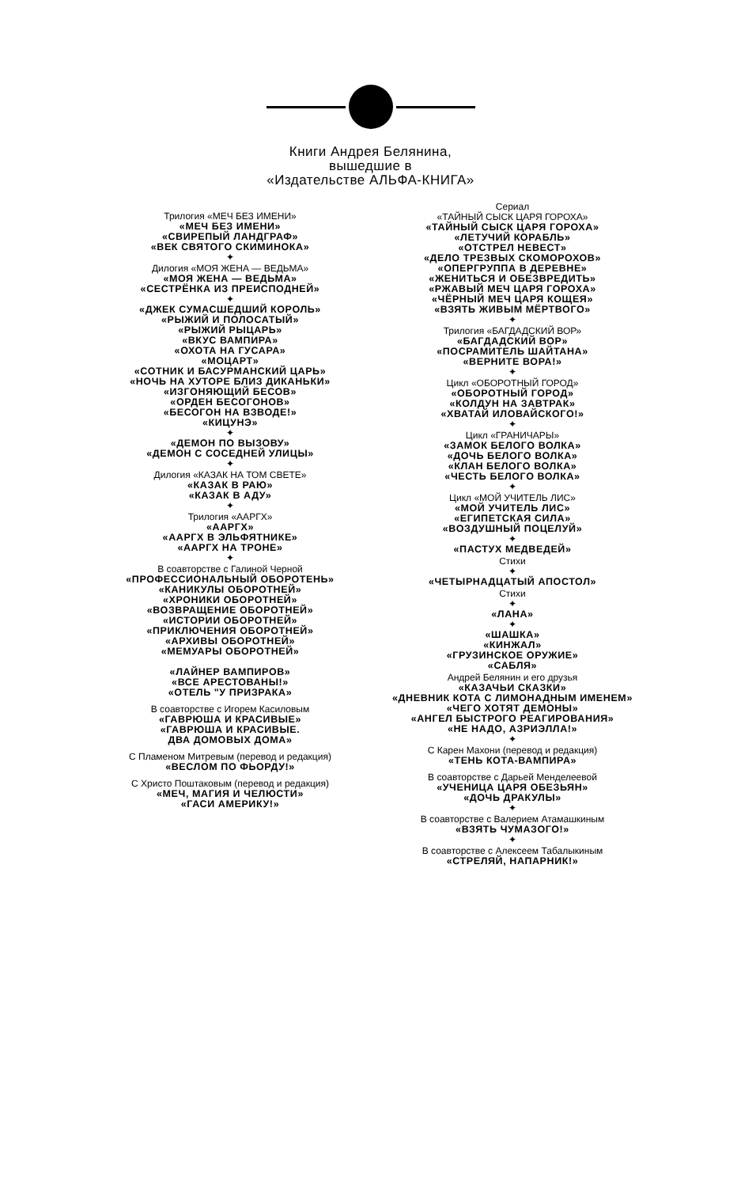Книги Андрея Белянина,
вышедшие в
«Издательстве АЛЬФА-КНИГА»
Трилогия «МЕЧ БЕЗ ИМЕНИ»
«МЕЧ БЕЗ ИМЕНИ»
«СВИРЕПЫЙ ЛАНДГРАФ»
«ВЕК СВЯТОГО СКИМИНОКА»
✦
Дилогия «МОЯ ЖЕНА — ВЕДЬМА»
«МОЯ ЖЕНА — ВЕДЬМА»
«СЕСТРЁНКА ИЗ ПРЕИСПОДНЕЙ»
✦
«ДЖЕК СУМАСШЕДШИЙ КОРОЛЬ»
«РЫЖИЙ И ПОЛОСАТЫЙ»
«РЫЖИЙ РЫЦАРЬ»
«ВКУС ВАМПИРА»
«ОХОТА НА ГУСАРА»
«МОЦАРТ»
«СОТНИК И БАСУРМАНСКИЙ ЦАРЬ»
«НОЧЬ НА ХУТОРЕ БЛИЗ ДИКАНЬКИ»
«ИЗГОНЯЮЩИЙ БЕСОВ»
«ОРДЕН БЕСОГОНОВ»
«БЕСОГОН НА ВЗВОДЕ!»
«КИЦУНЭ»
✦
«ДЕМОН ПО ВЫЗОВУ»
«ДЕМОН С СОСЕДНЕЙ УЛИЦЫ»
✦
Дилогия «КАЗАК НА ТОМ СВЕТЕ»
«КАЗАК В РАЮ»
«КАЗАК В АДУ»
✦
Трилогия «ААРГХ»
«ААРГХ»
«ААРГХ В ЭЛЬФЯТНИКЕ»
«ААРГХ НА ТРОНЕ»
✦
В соавторстве с Галиной Черной
«ПРОФЕССИОНАЛЬНЫЙ ОБОРОТЕНЬ»
«КАНИКУЛЫ ОБОРОТНЕЙ»
«ХРОНИКИ ОБОРОТНЕЙ»
«ВОЗВРАЩЕНИЕ ОБОРОТНЕЙ»
«ИСТОРИИ ОБОРОТНЕЙ»
«ПРИКЛЮЧЕНИЯ ОБОРОТНЕЙ»
«АРХИВЫ ОБОРОТНЕЙ»
«МЕМУАРЫ ОБОРОТНЕЙ»
«ЛАЙНЕР ВАМПИРОВ»
«ВСЕ АРЕСТОВАНЫ!»
«ОТЕЛЬ "У ПРИЗРАКА»
В соавторстве с Игорем Касиловым
«ГАВРЮША И КРАСИВЫЕ»
«ГАВРЮША И КРАСИВЫЕ.
ДВА ДОМОВЫХ ДОМА»
С Пламеном Митревым (перевод и редакция)
«ВЕСЛОМ ПО ФЬОРДУ!»
С Христо Поштаковым (перевод и редакция)
«МЕЧ, МАГИЯ И ЧЕЛЮСТИ»
«ГАСИ АМЕРИКУ!»
Сериал
«ТАЙНЫЙ СЫСК ЦАРЯ ГОРОХА»
«ТАЙНЫЙ СЫСК ЦАРЯ ГОРОХА»
«ЛЕТУЧИЙ КОРАБЛЬ»
«ОТСТРЕЛ НЕВЕСТ»
«ДЕЛО ТРЕЗВЫХ СКОМОРОХОВ»
«ОПЕРГРУППА В ДЕРЕВНЕ»
«ЖЕНИТЬСЯ И ОБЕЗВРЕДИТЬ»
«РЖАВЫЙ МЕЧ ЦАРЯ ГОРОХА»
«ЧЁРНЫЙ МЕЧ ЦАРЯ КОЩЕЯ»
«ВЗЯТЬ ЖИВЫМ МЁРТВОГО»
✦
Трилогия «БАГДАДСКИЙ ВОР»
«БАГДАДСКИЙ ВОР»
«ПОСРАМИТЕЛЬ ШАЙТАНА»
«ВЕРНИТЕ ВОРА!»
✦
Цикл «ОБОРОТНЫЙ ГОРОД»
«ОБОРОТНЫЙ ГОРОД»
«КОЛДУН НА ЗАВТРАК»
«ХВАТАЙ ИЛОВАЙСКОГО!»
✦
Цикл «ГРАНИЧАРЫ»
«ЗАМОК БЕЛОГО ВОЛКА»
«ДОЧЬ БЕЛОГО ВОЛКА»
«КЛАН БЕЛОГО ВОЛКА»
«ЧЕСТЬ БЕЛОГО ВОЛКА»
✦
Цикл «МОЙ УЧИТЕЛЬ ЛИС»
«МОЙ УЧИТЕЛЬ ЛИС»
«ЕГИПЕТСКАЯ СИЛА»
«ВОЗДУШНЫЙ ПОЦЕЛУЙ»
✦
«ПАСТУХ МЕДВЕДЕЙ»
Стихи
✦
«ЧЕТЫРНАДЦАТЫЙ АПОСТОЛ»
Стихи
✦
«ЛАНА»
✦
«ШАШКА»
«КИНЖАЛ»
«ГРУЗИНСКОЕ ОРУЖИЕ»
«САБЛЯ»
Андрей Белянин и его друзья
«КАЗАЧЬИ СКАЗКИ»
«ДНЕВНИК КОТА С ЛИМОНАДНЫМ ИМЕНЕМ»
«ЧЕГО ХОТЯТ ДЕМОНЫ»
«АНГЕЛ БЫСТРОГО РЕАГИРОВАНИЯ»
«НЕ НАДО, АЗРИЭЛЛА!»
✦
С Карен Махони (перевод и редакция)
«ТЕНЬ КОТА-ВАМПИРА»
В соавторстве с Дарьей Менделеевой
«УЧЕНИЦА ЦАРЯ ОБЕЗЬЯН»
«ДОЧЬ ДРАКУЛЫ»
✦
В соавторстве с Валерием Атамашкиным
«ВЗЯТЬ ЧУМАЗОГО!»
✦
В соавторстве с Алексеем Табалыкиным
«СТРЕЛЯЙ, НАПАРНИК!»